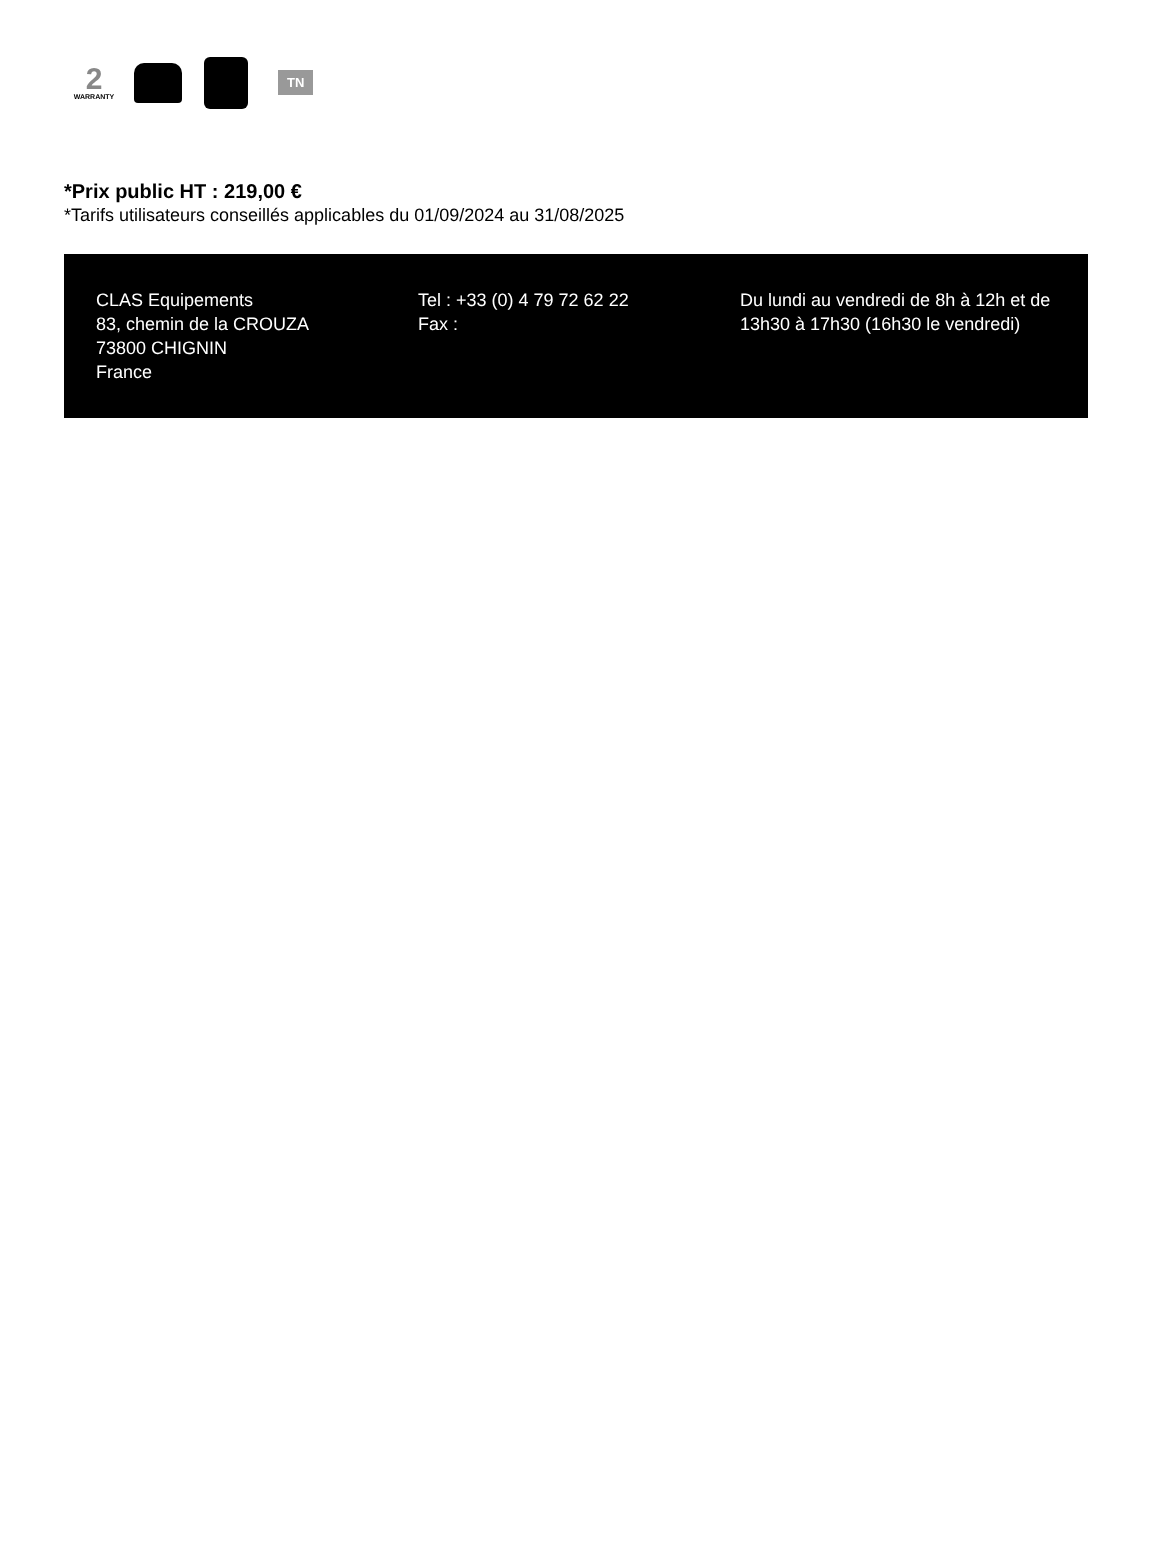2
WARRANTY
TN
*Prix public HT : 219,00 €
*Tarifs utilisateurs conseillés applicables du 01/09/2024 au 31/08/2025
CLAS Equipements
83, chemin de la CROUZA
73800 CHIGNIN
France
Tel : +33 (0) 4 79 72 62 22
Fax :
Du lundi au vendredi de 8h à 12h et de 13h30 à 17h30 (16h30 le vendredi)